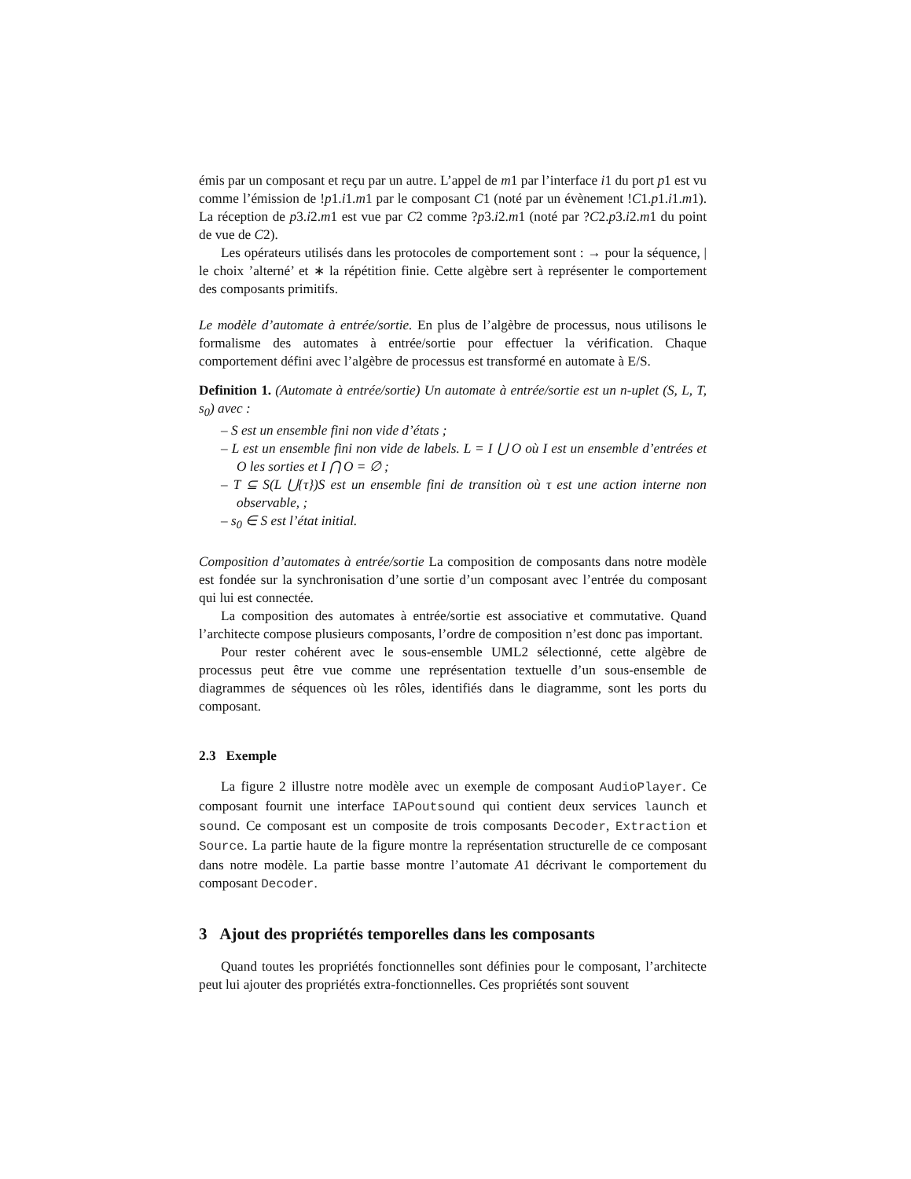émis par un composant et reçu par un autre. L’appel de m1 par l’interface i1 du port p1 est vu comme l’émission de !p1.i1.m1 par le composant C1 (noté par un évènement !C1.p1.i1.m1). La réception de p3.i2.m1 est vue par C2 comme ?p3.i2.m1 (noté par ?C2.p3.i2.m1 du point de vue de C2).
Les opérateurs utilisés dans les protocoles de comportement sont : → pour la séquence, | le choix ’alterné’ et ∗ la répétition finie. Cette algèbre sert à représenter le comportement des composants primitifs.
Le modèle d’automate à entrée/sortie. En plus de l’algèbre de processus, nous utilisons le formalisme des automates à entrée/sortie pour effectuer la vérification. Chaque comportement défini avec l’algèbre de processus est transformé en automate à E/S.
Definition 1. (Automate à entrée/sortie) Un automate à entrée/sortie est un n-uplet (S, L, T, s<sub>0</sub>) avec :
– S est un ensemble fini non vide d’états ;
– L est un ensemble fini non vide de labels. L = I ⋃ O où I est un ensemble d’entrées et O les sorties et I ⋂ O = ∅ ;
– T ⊆ S(L ⋃{τ})S est un ensemble fini de transition où τ est une action interne non observable, ;
– s<sub>0</sub> ∈ S est l’état initial.
Composition d’automates à entrée/sortie La composition de composants dans notre modèle est fondée sur la synchronisation d’une sortie d’un composant avec l’entrée du composant qui lui est connectée.
La composition des automates à entrée/sortie est associative et commutative. Quand l’architecte compose plusieurs composants, l’ordre de composition n’est donc pas important.
Pour rester cohérent avec le sous-ensemble UML2 sélectionné, cette algèbre de processus peut être vue comme une représentation textuelle d’un sous-ensemble de diagrammes de séquences où les rôles, identifiés dans le diagramme, sont les ports du composant.
2.3 Exemple
La figure 2 illustre notre modèle avec un exemple de composant AudioPlayer. Ce composant fournit une interface IAPoutsound qui contient deux services launch et sound. Ce composant est un composite de trois composants Decoder, Extraction et Source. La partie haute de la figure montre la représentation structurelle de ce composant dans notre modèle. La partie basse montre l’automate A1 décrivant le comportement du composant Decoder.
3 Ajout des propriétés temporelles dans les composants
Quand toutes les propriétés fonctionnelles sont définies pour le composant, l’architecte peut lui ajouter des propriétés extra-fonctionnelles. Ces propriétés sont souvent